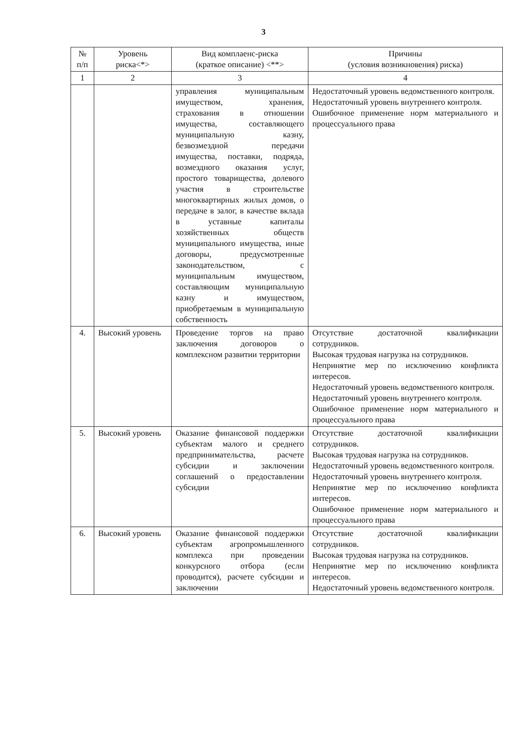3
| № п/п | Уровень риска<*> | Вид комплаенс-риска (краткое описание) <**> | Причины (условия возникновения) риска) |
| --- | --- | --- | --- |
| 1 | 2 | 3 | 4 |
| | | управления муниципальным имуществом, хранения, страхования в отношении имущества, составляющего муниципальную казну, безвозмездной передачи имущества, поставки, подряда, возмездного оказания услуг, простого товарищества, долевого участия в строительстве многоквартирных жилых домов, о передаче в залог, в качестве вклада в уставные капиталы хозяйственных обществ муниципального имущества, иные договоры, предусмотренные законодательством, с муниципальным имуществом, составляющим муниципальную казну и имуществом, приобретаемым в муниципальную собственность | Недостаточный уровень ведомственного контроля. Недостаточный уровень внутреннего контроля. Ошибочное применение норм материального и процессуального права |
| 4. | Высокий уровень | Проведение торгов на право заключения договоров о комплексном развитии территории | Отсутствие достаточной квалификации сотрудников. Высокая трудовая нагрузка на сотрудников. Непринятие мер по исключению конфликта интересов. Недостаточный уровень ведомственного контроля. Недостаточный уровень внутреннего контроля. Ошибочное применение норм материального и процессуального права |
| 5. | Высокий уровень | Оказание финансовой поддержки субъектам малого и среднего предпринимательства, расчете субсидии и заключении соглашений о предоставлении субсидии | Отсутствие достаточной квалификации сотрудников. Высокая трудовая нагрузка на сотрудников. Недостаточный уровень ведомственного контроля. Недостаточный уровень внутреннего контроля. Непринятие мер по исключению конфликта интересов. Ошибочное применение норм материального и процессуального права |
| 6. | Высокий уровень | Оказание финансовой поддержки субъектам агропромышленного комплекса при проведении конкурсного отбора (если проводится), расчете субсидии и заключении | Отсутствие достаточной квалификации сотрудников. Высокая трудовая нагрузка на сотрудников. Непринятие мер по исключению конфликта интересов. Недостаточный уровень ведомственного контроля. |